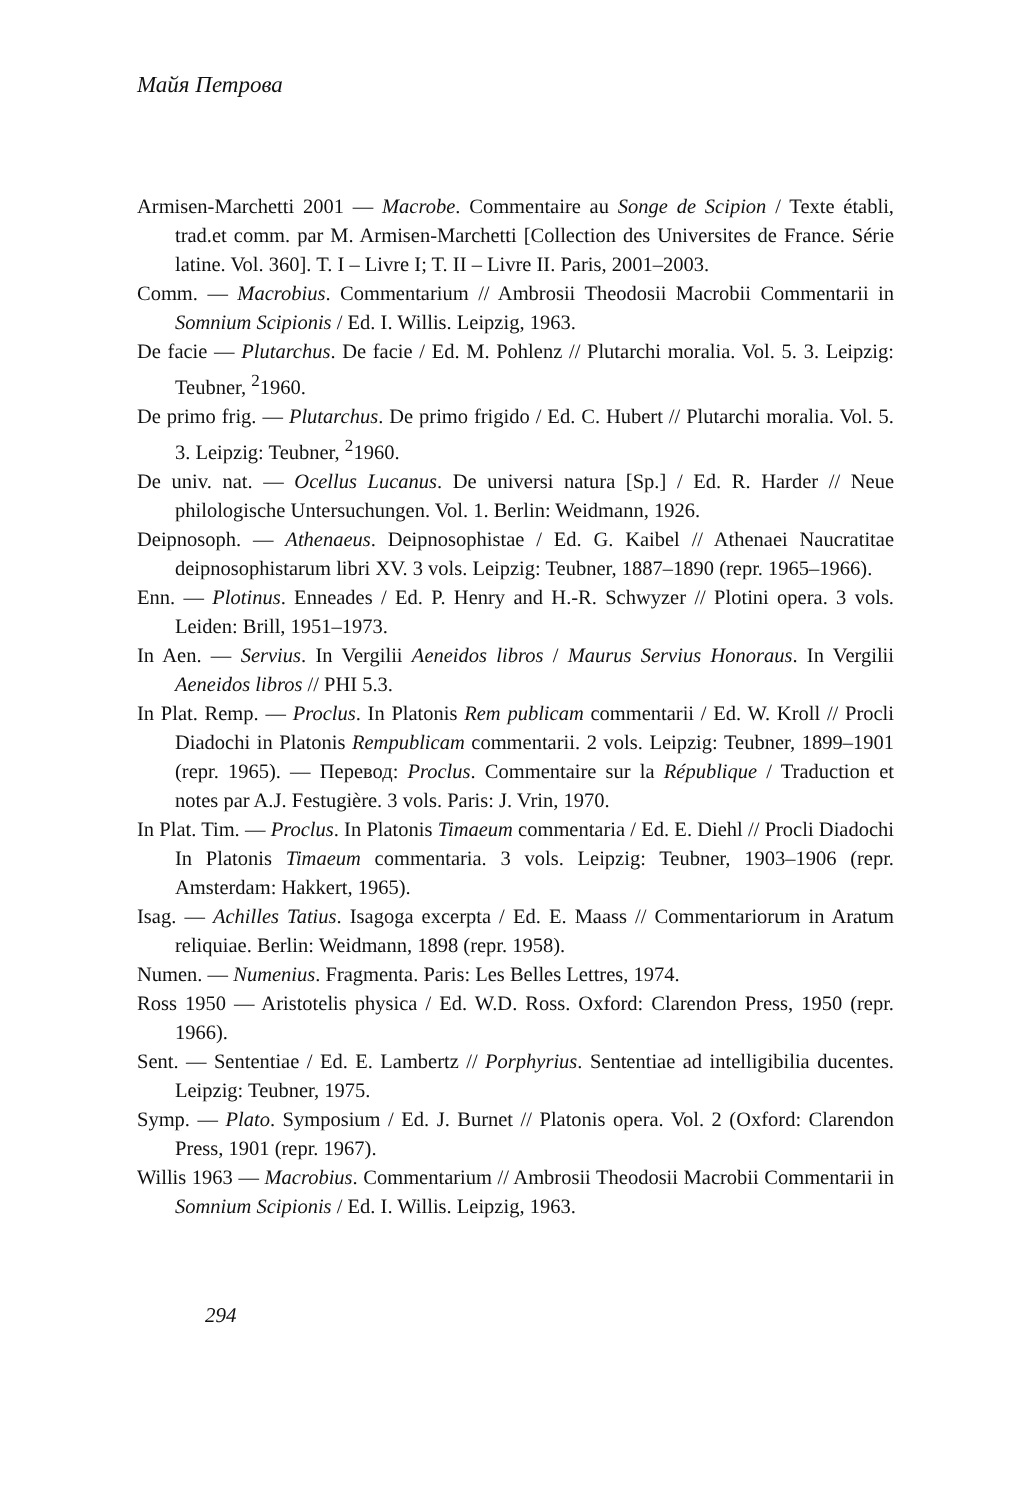Майя Петрова
Armisen-Marchetti 2001 — Macrobe. Commentaire au Songe de Scipion / Texte établi, trad.et comm. par M. Armisen-Marchetti [Collection des Universites de France. Série latine. Vol. 360]. T. I – Livre I; T. II – Livre II. Paris, 2001–2003.
Comm. — Macrobius. Commentarium // Ambrosii Theodosii Macrobii Commentarii in Somnium Scipionis / Ed. I. Willis. Leipzig, 1963.
De facie — Plutarchus. De facie / Ed. M. Pohlenz // Plutarchi moralia. Vol. 5. 3. Leipzig: Teubner, <sup>2</sup>1960.
De primo frig. — Plutarchus. De primo frigido / Ed. C. Hubert // Plutarchi moralia. Vol. 5. 3. Leipzig: Teubner, <sup>2</sup>1960.
De univ. nat. — Ocellus Lucanus. De universi natura [Sp.] / Ed. R. Harder // Neue philologische Untersuchungen. Vol. 1. Berlin: Weidmann, 1926.
Deipnosoph. — Athenaeus. Deipnosophistae / Ed. G. Kaibel // Athenaei Naucratitae deipnosophistarum libri XV. 3 vols. Leipzig: Teubner, 1887–1890 (repr. 1965–1966).
Enn. — Plotinus. Enneades / Ed. P. Henry and H.-R. Schwyzer // Plotini opera. 3 vols. Leiden: Brill, 1951–1973.
In Aen. — Servius. In Vergilii Aeneidos libros / Maurus Servius Honoraus. In Vergilii Aeneidos libros // PHI 5.3.
In Plat. Remp. — Proclus. In Platonis Rem publicam commentarii / Ed. W. Kroll // Procli Diadochi in Platonis Rempublicam commentarii. 2 vols. Leipzig: Teubner, 1899–1901 (repr. 1965). — Перевод: Proclus. Commentaire sur la République / Traduction et notes par A.J. Festugière. 3 vols. Paris: J. Vrin, 1970.
In Plat. Tim. — Proclus. In Platonis Timaeum commentaria / Ed. E. Diehl // Procli Diadochi In Platonis Timaeum commentaria. 3 vols. Leipzig: Teubner, 1903–1906 (repr. Amsterdam: Hakkert, 1965).
Isag. — Achilles Tatius. Isagoga excerpta / Ed. E. Maass // Commentariorum in Aratum reliquiae. Berlin: Weidmann, 1898 (repr. 1958).
Numen. — Numenius. Fragmenta. Paris: Les Belles Lettres, 1974.
Ross 1950 — Aristotelis physica / Ed. W.D. Ross. Oxford: Clarendon Press, 1950 (repr. 1966).
Sent. — Sententiae / Ed. E. Lambertz // Porphyrius. Sententiae ad intelligibilia ducentes. Leipzig: Teubner, 1975.
Symp. — Plato. Symposium / Ed. J. Burnet // Platonis opera. Vol. 2 (Oxford: Clarendon Press, 1901 (repr. 1967).
Willis 1963 — Macrobius. Commentarium // Ambrosii Theodosii Macrobii Commentarii in Somnium Scipionis / Ed. I. Willis. Leipzig, 1963.
294